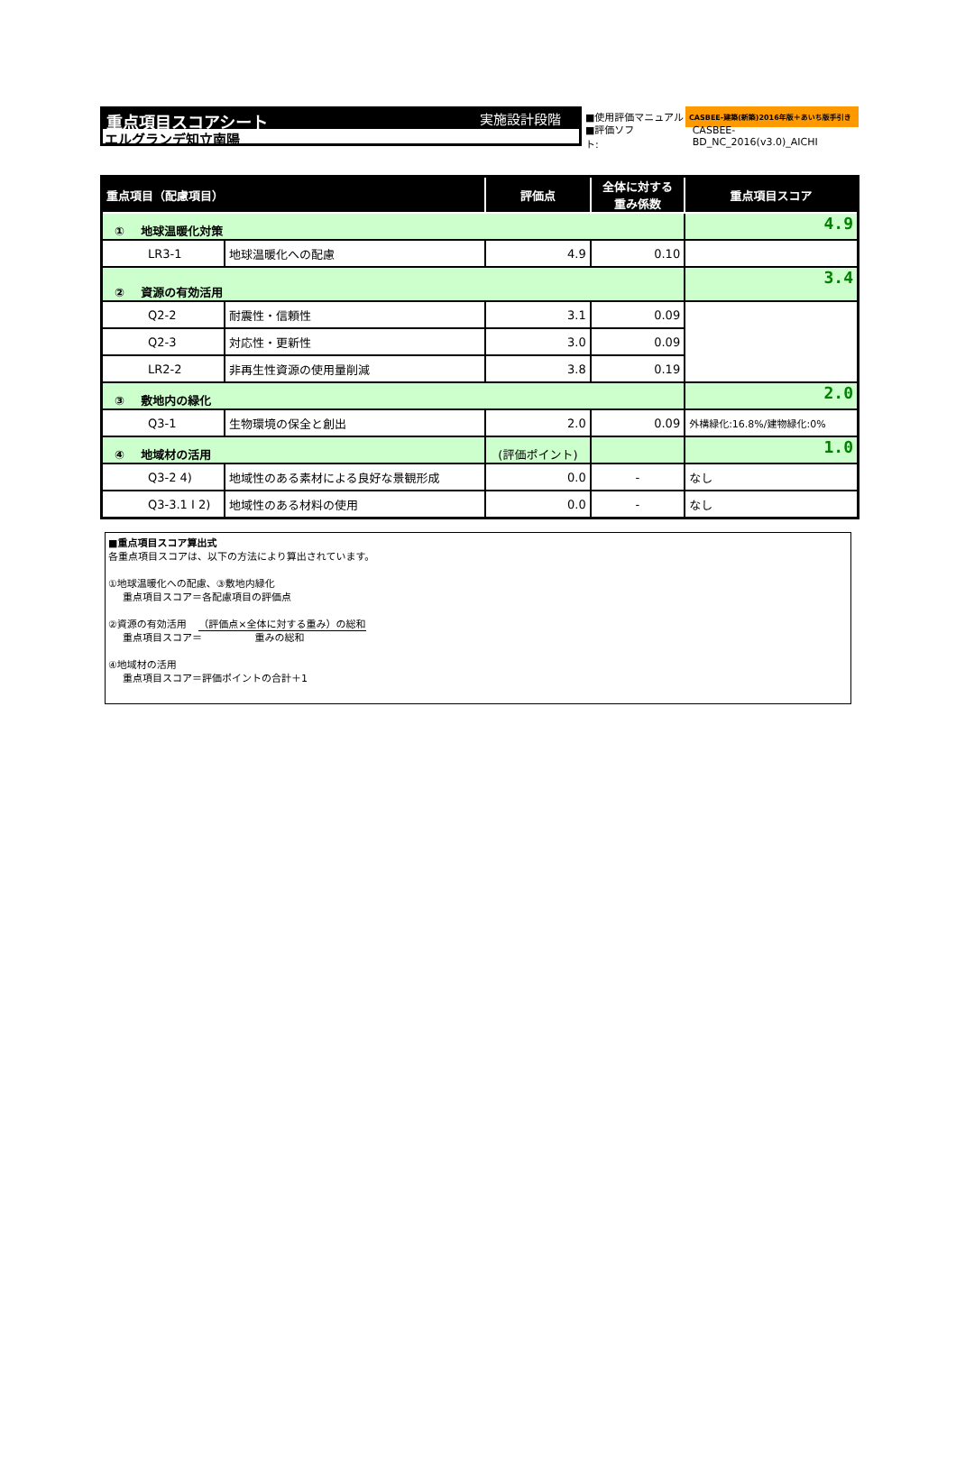重点項目スコアシート 実施設計段階
エルグランデ知立南陽
■使用評価マニュアル CASBEE-建築(新築)2016年版＋あいち版手引き
■評価ソフト: CASBEE-BD_NC_2016(v3.0)_AICHI
| 重点項目（配慮項目） | | 評価点 | 全体に対する 重み係数 | 重点項目スコア |
| --- | --- | --- | --- | --- |
| ① 地球温暖化対策 | | | | 4.9 |
| LR3-1 | 地球温暖化への配慮 | 4.9 | 0.10 | |
| ② 資源の有効活用 | | | | 3.4 |
| Q2-2 | 耐震性・信頼性 | 3.1 | 0.09 | |
| Q2-3 | 対応性・更新性 | 3.0 | 0.09 | |
| LR2-2 | 非再生性資源の使用量削減 | 3.8 | 0.19 | |
| ③ 敷地内の緑化 | | | | 2.0 |
| Q3-1 | 生物環境の保全と創出 | 2.0 | 0.09 | 外構緑化:16.8%/建物緑化:0% |
| ④ 地域材の活用 | | (評価ポイント) | | 1.0 |
| Q3-2 4) | 地域性のある素材による良好な景観形成 | 0.0 | - | なし |
| Q3-3.1 Ⅰ 2) | 地域性のある材料の使用 | 0.0 | - | なし |
■重点項目スコア算出式
各重点項目スコアは、以下の方法により算出されています。
①地球温暖化への配慮、③敷地内緑化
重点項目スコア＝各配慮項目の評価点
②資源の有効活用 （評価点×全体に対する重み）の総和
重点項目スコア＝ 重みの総和
④地域材の活用
重点項目スコア＝評価ポイントの合計＋1